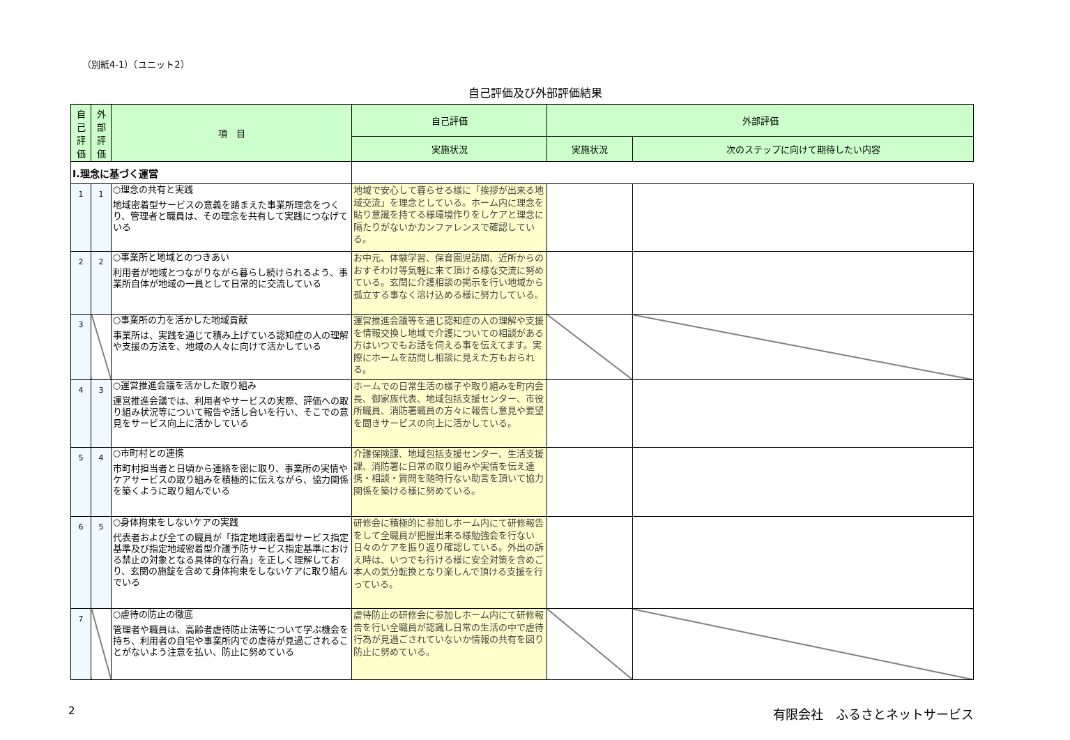（別紙4-1）（ユニット2）
自己評価及び外部評価結果
| 自 己 評 価 | 外 部 評 価 | 項 目 | 自己評価 | 外部評価 | |
| --- | --- | --- | --- | --- | --- |
| | | | 実施状況 | 実施状況 | 次のステップに向けて期待したい内容 |
| Ⅰ.理念に基づく運営 | | | | | |
| 1 | 1 | ○理念の共有と実践 地域密着型サービスの意義を踏まえた事業所理念をつくり、管理者と職員は、その理念を共有して実践につなげている | 地域で安心して暮らせる様に「挨拶が出来る地域交流」を理念としている。ホーム内に理念を貼り意識を持てる様環境作りをしケアと理念に隔たりがないかカンファレンスで確認している。 | | |
| 2 | 2 | ○事業所と地域とのつきあい 利用者が地域とつながりながら暮らし続けられるよう、事業所自体が地域の一員として日常的に交流している | お中元、体験学習、保育園児訪問、近所からのおすそわけ等気軽に来て頂ける様な交流に努めている。玄関に介護相談の掲示を行い地域から孤立する事なく溶け込める様に努力している。 | | |
| 3 | | ○事業所の力を活かした地域貢献 事業所は、実践を通じて積み上げている認知症の人の理解や支援の方法を、地域の人々に向けて活かしている | 運営推進会議等を通じ認知症の人の理解や支援を情報交換し地域で介護についての相談がある方はいつでもお話を伺える事を伝えてます。実際にホームを訪問し相談に見えた方もおられる。 | | |
| 4 | 3 | ○運営推進会議を活かした取り組み 運営推進会議では、利用者やサービスの実際、評価への取り組み状況等について報告や話し合いを行い、そこでの意見をサービス向上に活かしている | ホームでの日常生活の様子や取り組みを町内会長、御家族代表、地域包括支援センター、市役所職員、消防署職員の方々に報告し意見や要望を聞きサービスの向上に活かしている。 | | |
| 5 | 4 | ○市町村との連携 市町村担当者と日頃から連絡を密に取り、事業所の実情やケアサービスの取り組みを積極的に伝えながら、協力関係を築くように取り組んでいる | 介護保険課、地域包括支援センター、生活支援課、消防署に日常の取り組みや実情を伝え連携・相談・質問を随時行ない助言を頂いて協力関係を築ける様に努めている。 | | |
| 6 | 5 | ○身体拘束をしないケアの実践 代表者および全ての職員が「指定地域密着型サービス指定基準及び指定地域密着型介護予防サービス指定基準における禁止の対象となる具体的な行為」を正しく理解しており、玄関の施錠を含めて身体拘束をしないケアに取り組んでいる | 研修会に積極的に参加しホーム内にて研修報告をして全職員が把握出来る様勉強会を行ない日々のケアを振り返り確認している。外出の訴え時は、いつでも行ける様に安全対策を含めご本人の気分転換となり楽しんで頂ける支援を行っている。 | | |
| 7 | | ○虐待の防止の徹底 管理者や職員は、高齢者虐待防止法等について学ぶ機会を持ち、利用者の自宅や事業所内での虐待が見過ごされることがないよう注意を払い、防止に努めている | 虐待防止の研修会に参加しホーム内にて研修報告を行い全職員が認識し日常の生活の中で虐待行為が見過ごされていないか情報の共有を図り防止に努めている。 | | |
2 有限会社　ふるさとネットサービス